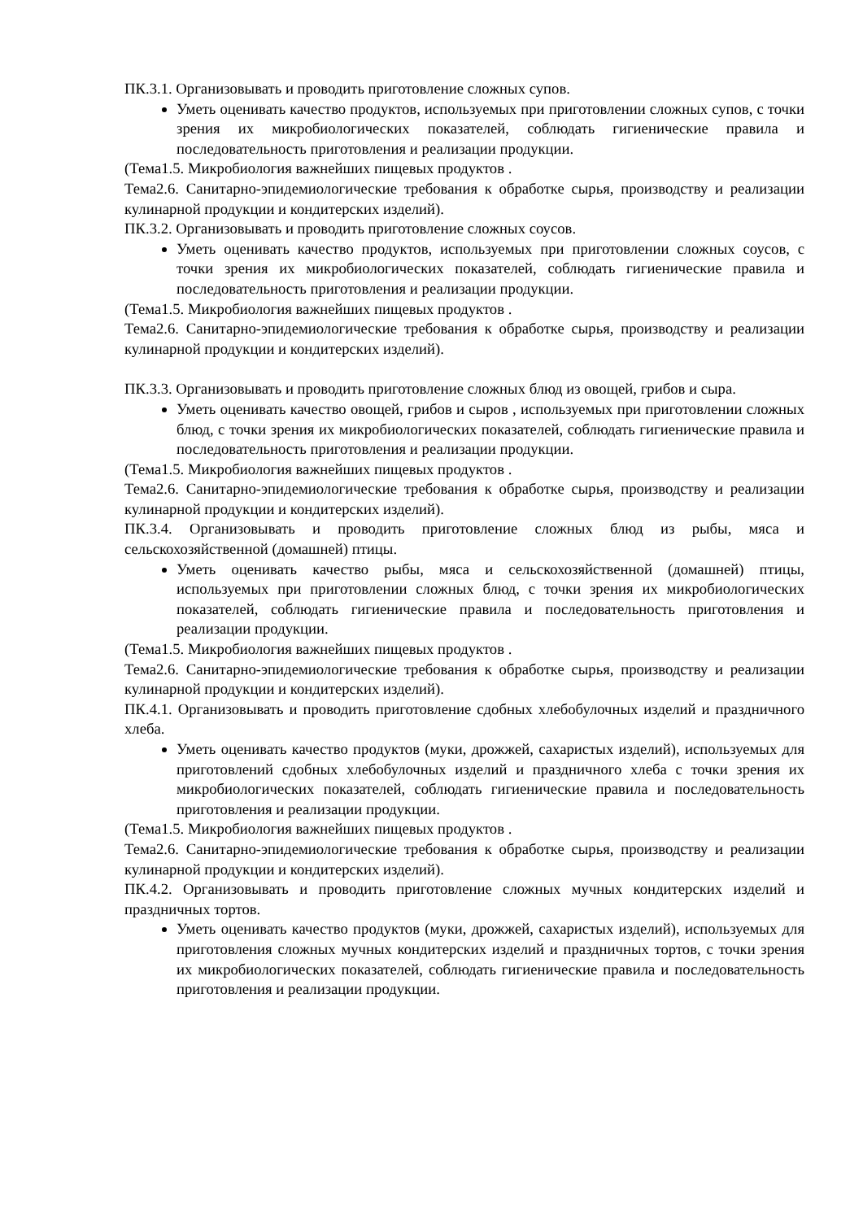ПК.3.1. Организовывать и проводить приготовление сложных супов.
Уметь оценивать качество продуктов, используемых при приготовлении сложных супов, с точки зрения их микробиологических показателей, соблюдать гигиенические правила и последовательность приготовления и реализации продукции.
(Тема1.5. Микробиология важнейших пищевых продуктов .
Тема2.6. Санитарно-эпидемиологические требования к обработке сырья, производству и реализации кулинарной продукции и кондитерских изделий).
ПК.3.2. Организовывать и проводить приготовление сложных соусов.
Уметь оценивать качество продуктов, используемых при приготовлении сложных соусов, с точки зрения их микробиологических показателей, соблюдать гигиенические правила и последовательность приготовления и реализации продукции.
(Тема1.5. Микробиология важнейших пищевых продуктов .
Тема2.6. Санитарно-эпидемиологические требования к обработке сырья, производству и реализации кулинарной продукции и кондитерских изделий).
ПК.3.3. Организовывать и проводить приготовление сложных блюд из овощей, грибов и сыра.
Уметь оценивать качество овощей, грибов и сыров , используемых при приготовлении сложных блюд, с точки зрения их микробиологических показателей, соблюдать гигиенические правила и последовательность приготовления и реализации продукции.
(Тема1.5. Микробиология важнейших пищевых продуктов .
Тема2.6. Санитарно-эпидемиологические требования к обработке сырья, производству и реализации кулинарной продукции и кондитерских изделий).
ПК.3.4. Организовывать и проводить приготовление сложных блюд из рыбы, мяса и сельскохозяйственной (домашней) птицы.
Уметь оценивать качество рыбы, мяса и сельскохозяйственной (домашней) птицы, используемых при приготовлении сложных блюд, с точки зрения их микробиологических показателей, соблюдать гигиенические правила и последовательность приготовления и реализации продукции.
(Тема1.5. Микробиология важнейших пищевых продуктов .
Тема2.6. Санитарно-эпидемиологические требования к обработке сырья, производству и реализации кулинарной продукции и кондитерских изделий).
ПК.4.1. Организовывать и проводить приготовление сдобных хлебобулочных изделий и праздничного хлеба.
Уметь оценивать качество продуктов (муки, дрожжей, сахаристых изделий), используемых для приготовлений сдобных хлебобулочных изделий и праздничного хлеба с точки зрения их микробиологических показателей, соблюдать гигиенические правила и последовательность приготовления и реализации продукции.
(Тема1.5. Микробиология важнейших пищевых продуктов .
Тема2.6. Санитарно-эпидемиологические требования к обработке сырья, производству и реализации кулинарной продукции и кондитерских изделий).
ПК.4.2. Организовывать и проводить приготовление сложных мучных кондитерских изделий и праздничных тортов.
Уметь оценивать качество продуктов (муки, дрожжей, сахаристых изделий), используемых для приготовления сложных мучных кондитерских изделий и праздничных тортов, с точки зрения их микробиологических показателей, соблюдать гигиенические правила и последовательность приготовления и реализации продукции.